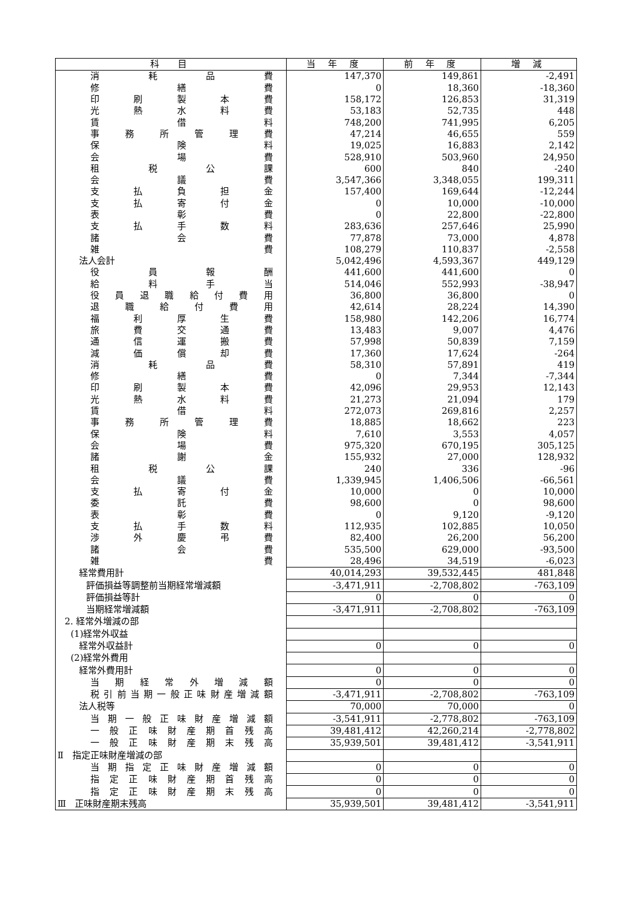| 科 目 | 当 年 度 | 前 年 度 | 増 減 |
| --- | --- | --- | --- |
| 消耗品費 | 147,370 | 149,861 | -2,491 |
| 修 繕 費 | 0 | 18,360 | -18,360 |
| 印刷製本費 | 158,172 | 126,853 | 31,319 |
| 光熱水料費 | 53,183 | 52,735 | 448 |
| 賃 借 料 | 748,200 | 741,995 | 6,205 |
| 事務所管理費 | 47,214 | 46,655 | 559 |
| 保 険 料 | 19,025 | 16,883 | 2,142 |
| 会 場 費 | 528,910 | 503,960 | 24,950 |
| 租税公課 | 600 | 840 | -240 |
| 会 議 費 | 3,547,366 | 3,348,055 | 199,311 |
| 支払負担金 | 157,400 | 169,644 | -12,244 |
| 支払寄付金 | 0 | 10,000 | -10,000 |
| 表 彰 費 | 0 | 22,800 | -22,800 |
| 支払手数料 | 283,636 | 257,646 | 25,990 |
| 諸 会 費 | 77,878 | 73,000 | 4,878 |
| 雑 費 | 108,279 | 110,837 | -2,558 |
| 法人会計 | 5,042,496 | 4,593,367 | 449,129 |
| 役員報酬 | 441,600 | 441,600 | 0 |
| 給料手当 | 514,046 | 552,993 | -38,947 |
| 役員退職給付費用 | 36,800 | 36,800 | 0 |
| 退職給付費用 | 42,614 | 28,224 | 14,390 |
| 福利厚生費 | 158,980 | 142,206 | 16,774 |
| 旅費交通費 | 13,483 | 9,007 | 4,476 |
| 通信運搬費 | 57,998 | 50,839 | 7,159 |
| 減価償却費 | 17,360 | 17,624 | -264 |
| 消耗品費 | 58,310 | 57,891 | 419 |
| 修 繕 費 | 0 | 7,344 | -7,344 |
| 印刷製本費 | 42,096 | 29,953 | 12,143 |
| 光熱水料費 | 21,273 | 21,094 | 179 |
| 賃 借 料 | 272,073 | 269,816 | 2,257 |
| 事務所管理費 | 18,885 | 18,662 | 223 |
| 保 険 料 | 7,610 | 3,553 | 4,057 |
| 会 場 費 | 975,320 | 670,195 | 305,125 |
| 諸 謝 金 | 155,932 | 27,000 | 128,932 |
| 租税公課 | 240 | 336 | -96 |
| 会 議 費 | 1,339,945 | 1,406,506 | -66,561 |
| 支払寄付金 | 10,000 | 0 | 10,000 |
| 委 託 費 | 98,600 | 0 | 98,600 |
| 表 彰 費 | 0 | 9,120 | -9,120 |
| 支払手数料 | 112,935 | 102,885 | 10,050 |
| 渉外慶弔費 | 82,400 | 26,200 | 56,200 |
| 諸 会 費 | 535,500 | 629,000 | -93,500 |
| 雑 費 | 28,496 | 34,519 | -6,023 |
| 経常費用計 | 40,014,293 | 39,532,445 | 481,848 |
| 評価損益等調整前当期経常増減額 | -3,471,911 | -2,708,802 | -763,109 |
| 評価損益等計 | 0 | 0 | 0 |
| 当期経常増減額 | -3,471,911 | -2,708,802 | -763,109 |
| 2. 経常外増減の部 | | | |
| (1)経常外収益 | | | |
| 経常外収益計 | 0 | 0 | 0 |
| (2)経常外費用 | | | |
| 経常外費用計 | 0 | 0 | 0 |
| 当期経常外増減額 | 0 | 0 | 0 |
| 税引前当期一般正味財産増減額 | -3,471,911 | -2,708,802 | -763,109 |
| 法人税等 | 70,000 | 70,000 | 0 |
| 当期一般正味財産増減額 | -3,541,911 | -2,778,802 | -763,109 |
| 一般正味財産期首残高 | 39,481,412 | 42,260,214 | -2,778,802 |
| 一般正味財産期末残高 | 35,939,501 | 39,481,412 | -3,541,911 |
| Ⅱ 指定正味財産増減の部 | | | |
| 当期指定正味財産増減額 | 0 | 0 | 0 |
| 指定正味財産期首残高 | 0 | 0 | 0 |
| 指定正味財産期末残高 | 0 | 0 | 0 |
| Ⅲ 正味財産期末残高 | 35,939,501 | 39,481,412 | -3,541,911 |